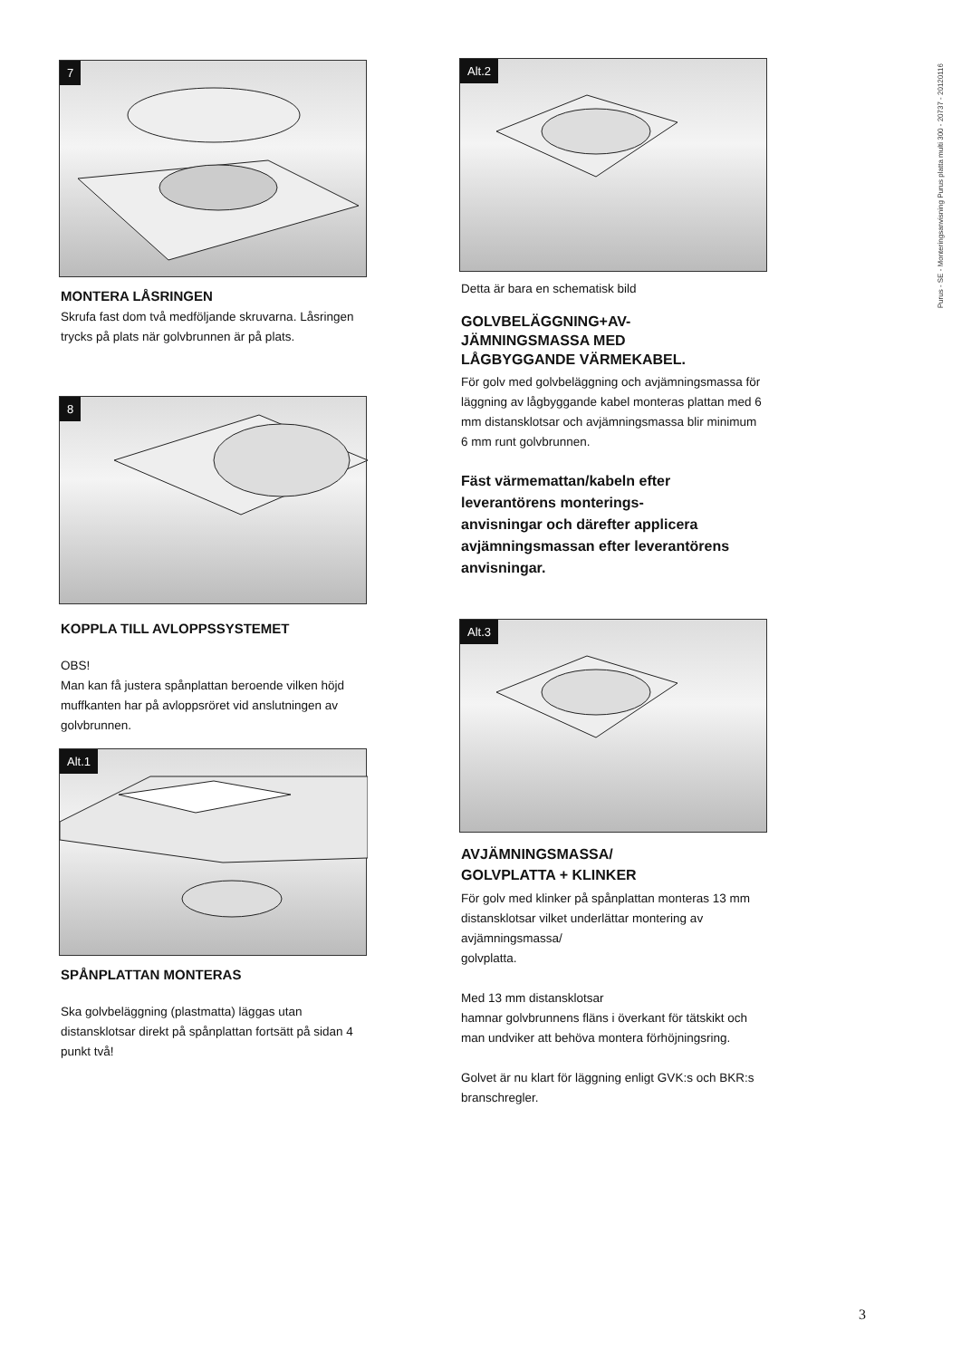7
MONTERA LÅSRINGEN
Skrufa fast dom två medföljande skruvarna. Låsringen trycks på plats när golvbrunnen är på plats.
8
KOPPLA TILL AVLOPPSSYSTEMET
OBS!
Man kan få justera spånplattan beroende vilken höjd muffkanten har på avloppsröret vid anslutningen av golvbrunnen.
Alt.1
SPÅNPLATTAN MONTERAS
Ska golvbeläggning (plastmatta) läggas utan distansklotsar direkt på spånplattan fortsätt på sidan 4 punkt två!
Alt.2
Detta är bara en schematisk bild
GOLVBELÄGGNING+AV-
JÄMNINGSMASSA MED
LÅGBYGGANDE VÄRMEKABEL.
För golv med golvbeläggning och avjämningsmassa för läggning av lågbyggande kabel monteras plattan med 6 mm distansklotsar och avjämningsmassa blir minimum 6 mm runt golvbrunnen.
Fäst värmemattan/kabeln efter leverantörens monterings-
anvisningar och därefter applicera avjämningsmassan efter leverantörens anvisningar.
Alt.3
AVJÄMNINGSMASSA/
GOLVPLATTA + KLINKER
För golv med klinker på spånplattan monteras 13 mm
distansklotsar vilket underlättar montering av avjämningsmassa/
golvplatta.
Med 13 mm distansklotsar
hamnar golvbrunnens fläns i överkant för tätskikt och man undviker att behöva montera förhöjningsring.
Golvet är nu klart för läggning enligt GVK:s och BKR:s branschregler.
Purus - SE - Monteringsanvisning Purus platta multi 300 - 20737 - 20120116
3